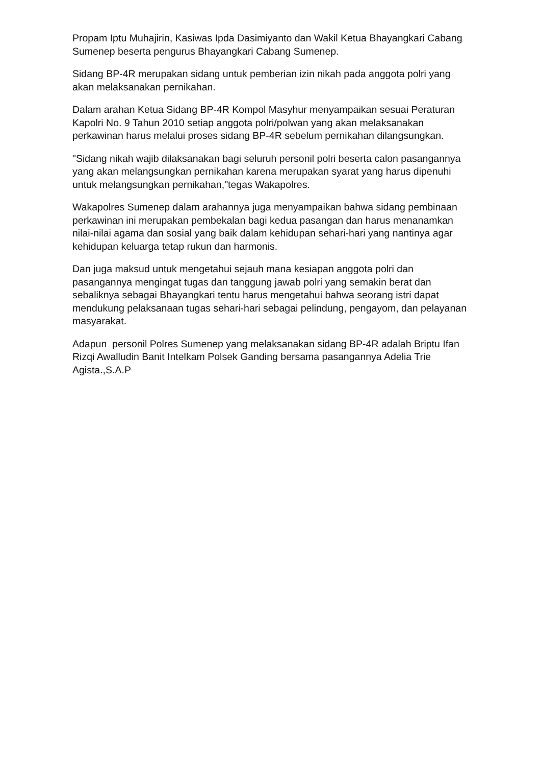Propam Iptu Muhajirin, Kasiwas Ipda Dasimiyanto dan Wakil Ketua Bhayangkari Cabang Sumenep beserta pengurus Bhayangkari Cabang Sumenep.
Sidang BP-4R merupakan sidang untuk pemberian izin nikah pada anggota polri yang akan melaksanakan pernikahan.
Dalam arahan Ketua Sidang BP-4R Kompol Masyhur menyampaikan sesuai Peraturan Kapolri No. 9 Tahun 2010 setiap anggota polri/polwan yang akan melaksanakan perkawinan harus melalui proses sidang BP-4R sebelum pernikahan dilangsungkan.
"Sidang nikah wajib dilaksanakan bagi seluruh personil polri beserta calon pasangannya yang akan melangsungkan pernikahan karena merupakan syarat yang harus dipenuhi untuk melangsungkan pernikahan,"tegas Wakapolres.
Wakapolres Sumenep dalam arahannya juga menyampaikan bahwa sidang pembinaan perkawinan ini merupakan pembekalan bagi kedua pasangan dan harus menanamkan nilai-nilai agama dan sosial yang baik dalam kehidupan sehari-hari yang nantinya agar kehidupan keluarga tetap rukun dan harmonis.
Dan juga maksud untuk mengetahui sejauh mana kesiapan anggota polri dan pasangannya mengingat tugas dan tanggung jawab polri yang semakin berat dan sebaliknya sebagai Bhayangkari tentu harus mengetahui bahwa seorang istri dapat mendukung pelaksanaan tugas sehari-hari sebagai pelindung, pengayom, dan pelayanan masyarakat.
Adapun personil Polres Sumenep yang melaksanakan sidang BP-4R adalah Briptu Ifan Rizqi Awalludin Banit Intelkam Polsek Ganding bersama pasangannya Adelia Trie Agista.,S.A.P